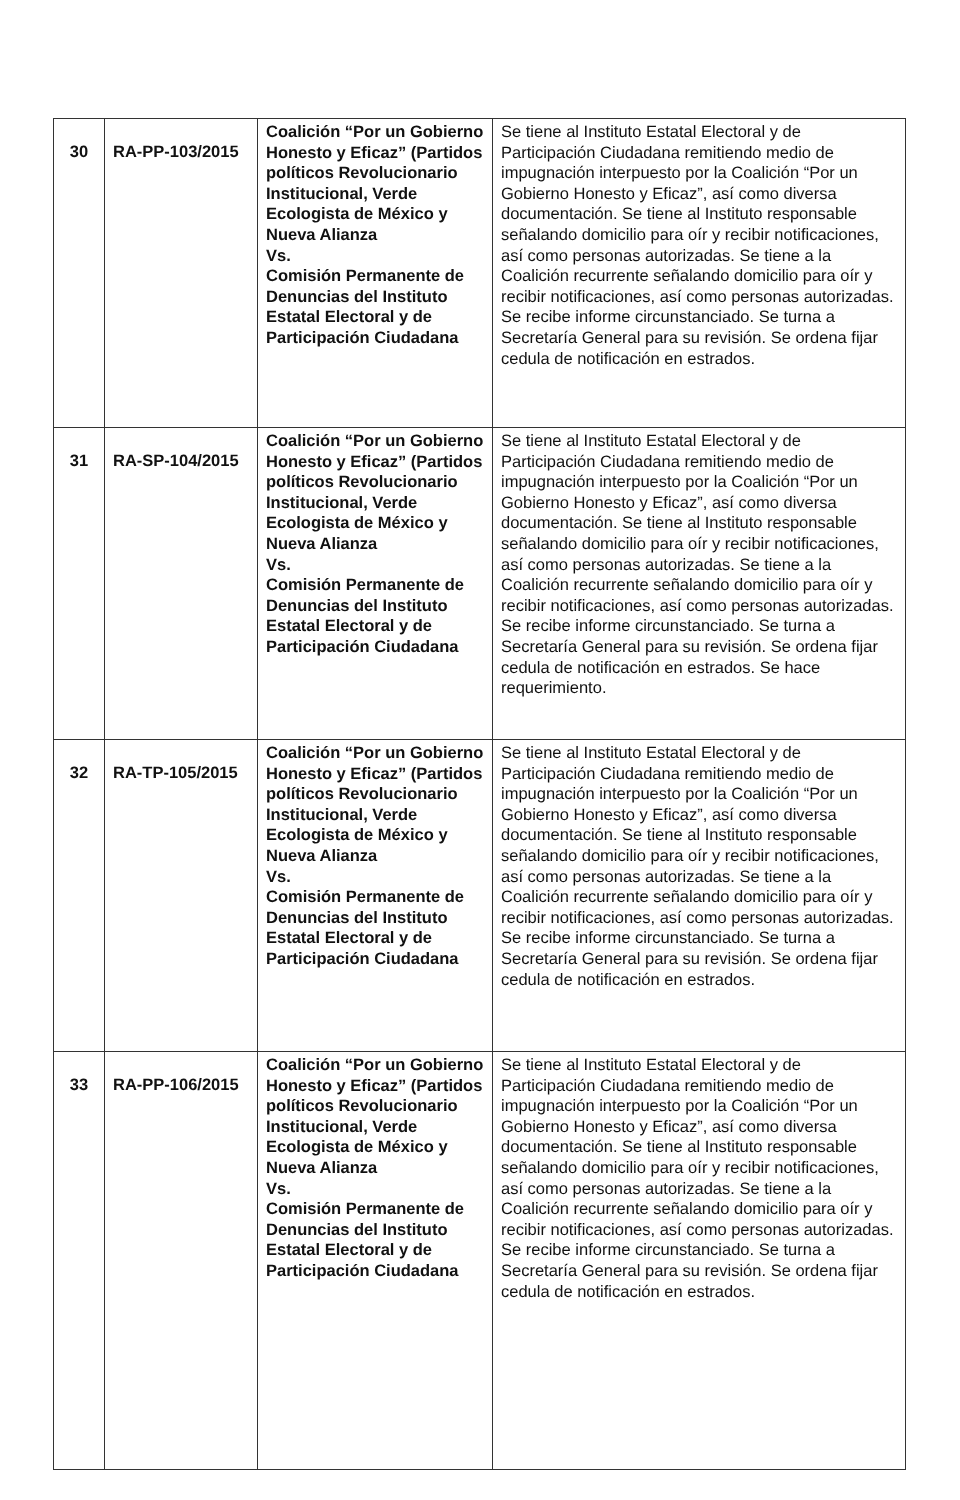| 30 | RA-PP-103/2015 | Coalición “Por un Gobierno Honesto y Eficaz” (Partidos políticos Revolucionario Institucional, Verde Ecologista de México y Nueva Alianza Vs. Comisión Permanente de Denuncias del Instituto Estatal Electoral y de Participación Ciudadana | Se tiene al Instituto Estatal Electoral y de Participación Ciudadana remitiendo medio de impugnación interpuesto por la Coalición “Por un Gobierno Honesto y Eficaz”, así como diversa documentación. Se tiene al Instituto responsable señalando domicilio para oír y recibir notificaciones, así como personas autorizadas. Se tiene a la Coalición recurrente señalando domicilio para oír y recibir notificaciones, así como personas autorizadas. Se recibe informe circunstanciado. Se turna a Secretaría General para su revisión. Se ordena fijar cedula de notificación en estrados. |
| 31 | RA-SP-104/2015 | Coalición “Por un Gobierno Honesto y Eficaz” (Partidos políticos Revolucionario Institucional, Verde Ecologista de México y Nueva Alianza Vs. Comisión Permanente de Denuncias del Instituto Estatal Electoral y de Participación Ciudadana | Se tiene al Instituto Estatal Electoral y de Participación Ciudadana remitiendo medio de impugnación interpuesto por la Coalición “Por un Gobierno Honesto y Eficaz”, así como diversa documentación. Se tiene al Instituto responsable señalando domicilio para oír y recibir notificaciones, así como personas autorizadas. Se tiene a la Coalición recurrente señalando domicilio para oír y recibir notificaciones, así como personas autorizadas. Se recibe informe circunstanciado. Se turna a Secretaría General para su revisión. Se ordena fijar cedula de notificación en estrados. Se hace requerimiento. |
| 32 | RA-TP-105/2015 | Coalición “Por un Gobierno Honesto y Eficaz” (Partidos políticos Revolucionario Institucional, Verde Ecologista de México y Nueva Alianza Vs. Comisión Permanente de Denuncias del Instituto Estatal Electoral y de Participación Ciudadana | Se tiene al Instituto Estatal Electoral y de Participación Ciudadana remitiendo medio de impugnación interpuesto por la Coalición “Por un Gobierno Honesto y Eficaz”, así como diversa documentación. Se tiene al Instituto responsable señalando domicilio para oír y recibir notificaciones, así como personas autorizadas. Se tiene a la Coalición recurrente señalando domicilio para oír y recibir notificaciones, así como personas autorizadas. Se recibe informe circunstanciado. Se turna a Secretaría General para su revisión. Se ordena fijar cedula de notificación en estrados. |
| 33 | RA-PP-106/2015 | Coalición “Por un Gobierno Honesto y Eficaz” (Partidos políticos Revolucionario Institucional, Verde Ecologista de México y Nueva Alianza Vs. Comisión Permanente de Denuncias del Instituto Estatal Electoral y de Participación Ciudadana | Se tiene al Instituto Estatal Electoral y de Participación Ciudadana remitiendo medio de impugnación interpuesto por la Coalición “Por un Gobierno Honesto y Eficaz”, así como diversa documentación. Se tiene al Instituto responsable señalando domicilio para oír y recibir notificaciones, así como personas autorizadas. Se tiene a la Coalición recurrente señalando domicilio para oír y recibir notificaciones, así como personas autorizadas. Se recibe informe circunstanciado. Se turna a Secretaría General para su revisión. Se ordena fijar cedula de notificación en estrados. |